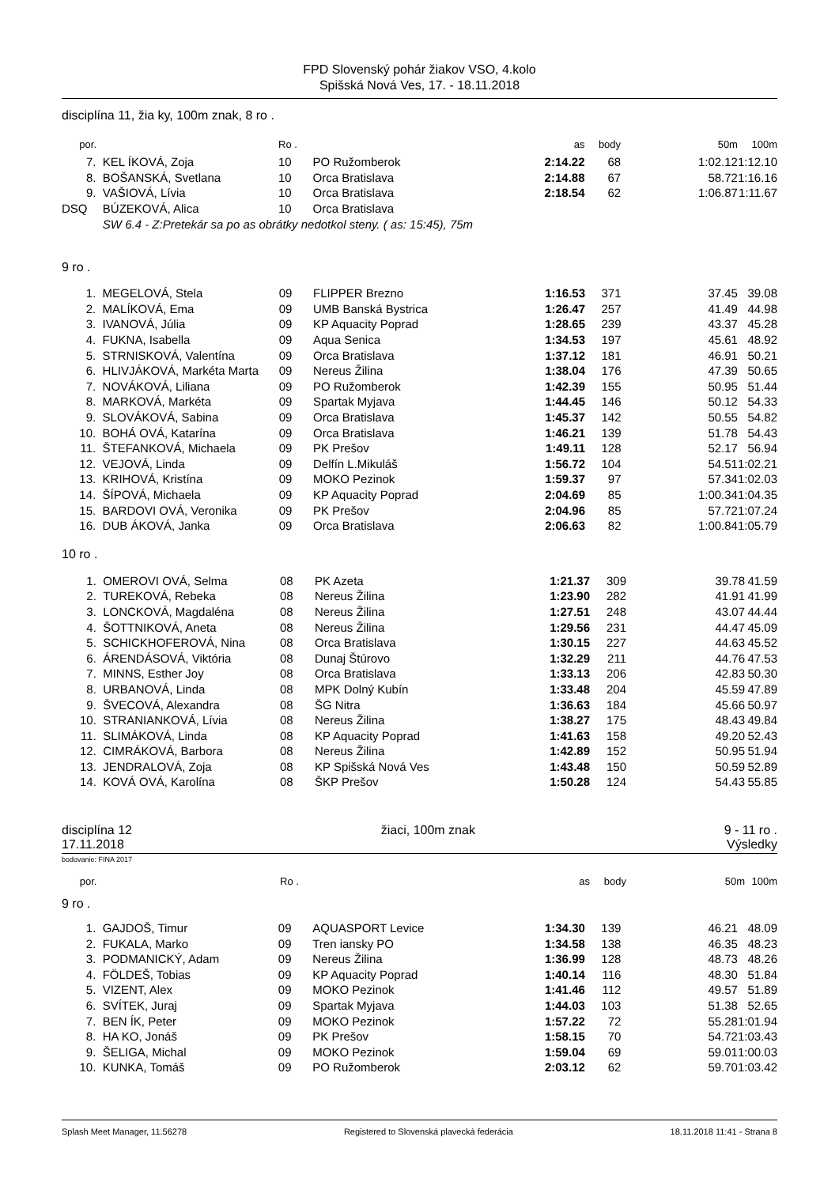FPD Slovenský pohár žiakov VSO, 4.kolo
Spišská Nová Ves, 17. - 18.11.2018
disciplína 11, žia ky, 100m znak, 8 ro .
| por. | | Ro . | | as | body | 50m | 100m |
| --- | --- | --- | --- | --- | --- | --- | --- |
| 7. | KEL ÍKOVÁ, Zoja | 10 | PO Ružomberok | 2:14.22 | 68 | 1:02.12 | 1:12.10 |
| 8. | BOŠANSKÁ, Svetlana | 10 | Orca Bratislava | 2:14.88 | 67 | 58.72 | 1:16.16 |
| 9. | VAŠIOVÁ, Lívia | 10 | Orca Bratislava | 2:18.54 | 62 | 1:06.87 | 1:11.67 |
| DSQ | BÚZEKOVÁ, Alica | 10 | Orca Bratislava | | | | |
| | SW 6.4 - Z:Pretekár sa po as obrátky nedotkol steny. ( as: 15:45), 75m | | | | | | |
9 ro .
| 1. | MEGELOVÁ, Stela | 09 | FLIPPER Brezno | 1:16.53 | 371 | 37.45 | 39.08 |
| 2. | MALÍKOVÁ, Ema | 09 | UMB Banská Bystrica | 1:26.47 | 257 | 41.49 | 44.98 |
| 3. | IVANOVÁ, Júlia | 09 | KP Aquacity Poprad | 1:28.65 | 239 | 43.37 | 45.28 |
| 4. | FUKNA, Isabella | 09 | Aqua Senica | 1:34.53 | 197 | 45.61 | 48.92 |
| 5. | STRNISKOVÁ, Valentína | 09 | Orca Bratislava | 1:37.12 | 181 | 46.91 | 50.21 |
| 6. | HLIVJÁKOVÁ, Markéta Marta | 09 | Nereus Žilina | 1:38.04 | 176 | 47.39 | 50.65 |
| 7. | NOVÁKOVÁ, Liliana | 09 | PO Ružomberok | 1:42.39 | 155 | 50.95 | 51.44 |
| 8. | MARKOVÁ, Markéta | 09 | Spartak Myjava | 1:44.45 | 146 | 50.12 | 54.33 |
| 9. | SLOVÁKOVÁ, Sabina | 09 | Orca Bratislava | 1:45.37 | 142 | 50.55 | 54.82 |
| 10. | BOHÁ OVÁ, Katarína | 09 | Orca Bratislava | 1:46.21 | 139 | 51.78 | 54.43 |
| 11. | ŠTEFANKOVÁ, Michaela | 09 | PK Prešov | 1:49.11 | 128 | 52.17 | 56.94 |
| 12. | VEJOVÁ, Linda | 09 | Delfín L.Mikuláš | 1:56.72 | 104 | 54.51 | 1:02.21 |
| 13. | KRIHOVÁ, Kristína | 09 | MOKO Pezinok | 1:59.37 | 97 | 57.34 | 1:02.03 |
| 14. | ŠÍPOVÁ, Michaela | 09 | KP Aquacity Poprad | 2:04.69 | 85 | 1:00.34 | 1:04.35 |
| 15. | BARDOVI OVÁ, Veronika | 09 | PK Prešov | 2:04.96 | 85 | 57.72 | 1:07.24 |
| 16. | DUB ÁKOVÁ, Janka | 09 | Orca Bratislava | 2:06.63 | 82 | 1:00.84 | 1:05.79 |
10 ro .
| 1. | OMEROVI OVÁ, Selma | 08 | PK Azeta | 1:21.37 | 309 | 39.78 | 41.59 |
| 2. | TUREKOVÁ, Rebeka | 08 | Nereus Žilina | 1:23.90 | 282 | 41.91 | 41.99 |
| 3. | LONCKOVÁ, Magdaléna | 08 | Nereus Žilina | 1:27.51 | 248 | 43.07 | 44.44 |
| 4. | ŠOTTNIKOVÁ, Aneta | 08 | Nereus Žilina | 1:29.56 | 231 | 44.47 | 45.09 |
| 5. | SCHICKHOFEROVÁ, Nina | 08 | Orca Bratislava | 1:30.15 | 227 | 44.63 | 45.52 |
| 6. | ÁRENDÁSOVÁ, Viktória | 08 | Dunaj Štúrovo | 1:32.29 | 211 | 44.76 | 47.53 |
| 7. | MINNS, Esther Joy | 08 | Orca Bratislava | 1:33.13 | 206 | 42.83 | 50.30 |
| 8. | URBANOVÁ, Linda | 08 | MPK Dolný Kubín | 1:33.48 | 204 | 45.59 | 47.89 |
| 9. | ŠVECOVÁ, Alexandra | 08 | ŠG Nitra | 1:36.63 | 184 | 45.66 | 50.97 |
| 10. | STRANIANKOVÁ, Lívia | 08 | Nereus Žilina | 1:38.27 | 175 | 48.43 | 49.84 |
| 11. | SLIMÁKOVÁ, Linda | 08 | KP Aquacity Poprad | 1:41.63 | 158 | 49.20 | 52.43 |
| 12. | CIMRÁKOVÁ, Barbora | 08 | Nereus Žilina | 1:42.89 | 152 | 50.95 | 51.94 |
| 13. | JENDRALOVÁ, Zoja | 08 | KP Spišská Nová Ves | 1:43.48 | 150 | 50.59 | 52.89 |
| 14. | KOVÁ OVÁ, Karolína | 08 | ŠKP Prešov | 1:50.28 | 124 | 54.43 | 55.85 |
disciplína 12 žiaci, 100m znak 9 - 11 ro .
17.11.2018 Výsledky
bodovanie: FINA 2017
| por. | | Ro . | | as | body | 50m | 100m |
| --- | --- | --- | --- | --- | --- | --- | --- |
9 ro .
| 1. | GAJDOŠ, Timur | 09 | AQUASPORT Levice | 1:34.30 | 139 | 46.21 | 48.09 |
| 2. | FUKALA, Marko | 09 | Tren iansky PO | 1:34.58 | 138 | 46.35 | 48.23 |
| 3. | PODMANICKÝ, Adam | 09 | Nereus Žilina | 1:36.99 | 128 | 48.73 | 48.26 |
| 4. | FÖLDEŠ, Tobias | 09 | KP Aquacity Poprad | 1:40.14 | 116 | 48.30 | 51.84 |
| 5. | VIZENT, Alex | 09 | MOKO Pezinok | 1:41.46 | 112 | 49.57 | 51.89 |
| 6. | SVÍTEK, Juraj | 09 | Spartak Myjava | 1:44.03 | 103 | 51.38 | 52.65 |
| 7. | BEN ÍK, Peter | 09 | MOKO Pezinok | 1:57.22 | 72 | 55.28 | 1:01.94 |
| 8. | HA KO, Jonáš | 09 | PK Prešov | 1:58.15 | 70 | 54.72 | 1:03.43 |
| 9. | ŠELIGA, Michal | 09 | MOKO Pezinok | 1:59.04 | 69 | 59.01 | 1:00.03 |
| 10. | KUNKA, Tomáš | 09 | PO Ružomberok | 2:03.12 | 62 | 59.70 | 1:03.42 |
Splash Meet Manager, 11.56278 Registered to Slovenská plavecká federácia 18.11.2018 11:41 - Strana 8